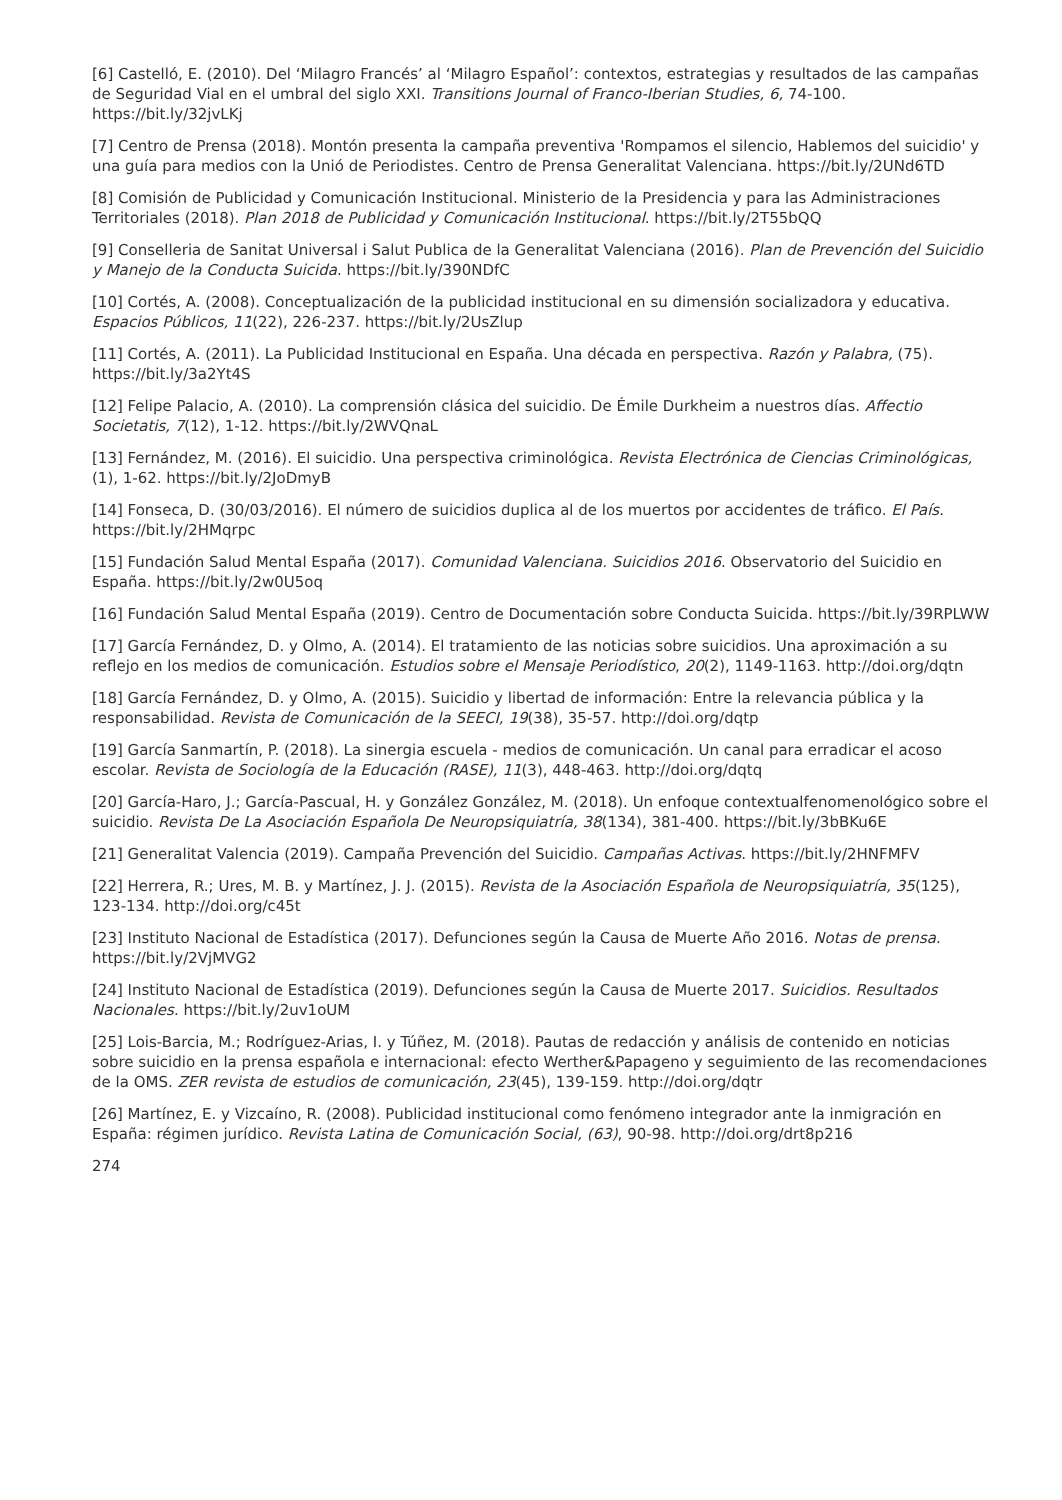[6] Castelló, E. (2010). Del ‘Milagro Francés’ al ‘Milagro Español’: contextos, estrategias y resultados de las campañas de Seguridad Vial en el umbral del siglo XXI. Transitions Journal of Franco-Iberian Studies, 6, 74-100. https://bit.ly/32jvLKj
[7] Centro de Prensa (2018). Montón presenta la campaña preventiva 'Rompamos el silencio, Hablemos del suicidio' y una guía para medios con la Unió de Periodistes. Centro de Prensa Generalitat Valenciana. https://bit.ly/2UNd6TD
[8] Comisión de Publicidad y Comunicación Institucional. Ministerio de la Presidencia y para las Administraciones Territoriales (2018). Plan 2018 de Publicidad y Comunicación Institucional. https://bit.ly/2T55bQQ
[9] Conselleria de Sanitat Universal i Salut Publica de la Generalitat Valenciana (2016). Plan de Prevención del Suicidio y Manejo de la Conducta Suicida. https://bit.ly/390NDfC
[10] Cortés, A. (2008). Conceptualización de la publicidad institucional en su dimensión socializadora y educativa. Espacios Públicos, 11(22), 226-237. https://bit.ly/2UsZlup
[11] Cortés, A. (2011). La Publicidad Institucional en España. Una década en perspectiva. Razón y Palabra, (75). https://bit.ly/3a2Yt4S
[12] Felipe Palacio, A. (2010). La comprensión clásica del suicidio. De Émile Durkheim a nuestros días. Affectio Societatis, 7(12), 1-12. https://bit.ly/2WVQnaL
[13] Fernández, M. (2016). El suicidio. Una perspectiva criminológica. Revista Electrónica de Ciencias Criminológicas, (1), 1-62. https://bit.ly/2JoDmyB
[14] Fonseca, D. (30/03/2016). El número de suicidios duplica al de los muertos por accidentes de tráfico. El País. https://bit.ly/2HMqrpc
[15] Fundación Salud Mental España (2017). Comunidad Valenciana. Suicidios 2016. Observatorio del Suicidio en España. https://bit.ly/2w0U5oq
[16] Fundación Salud Mental España (2019). Centro de Documentación sobre Conducta Suicida. https://bit.ly/39RPLWW
[17] García Fernández, D. y Olmo, A. (2014). El tratamiento de las noticias sobre suicidios. Una aproximación a su reflejo en los medios de comunicación. Estudios sobre el Mensaje Periodístico, 20(2), 1149-1163. http://doi.org/dqtn
[18] García Fernández, D. y Olmo, A. (2015). Suicidio y libertad de información: Entre la relevancia pública y la responsabilidad. Revista de Comunicación de la SEECI, 19(38), 35-57. http://doi.org/dqtp
[19] García Sanmartín, P. (2018). La sinergia escuela - medios de comunicación. Un canal para erradicar el acoso escolar. Revista de Sociología de la Educación (RASE), 11(3), 448-463. http://doi.org/dqtq
[20] García-Haro, J.; García-Pascual, H. y González González, M. (2018). Un enfoque contextualfenomenológico sobre el suicidio. Revista De La Asociación Española De Neuropsiquiatría, 38(134), 381-400. https://bit.ly/3bBKu6E
[21] Generalitat Valencia (2019). Campaña Prevención del Suicidio. Campañas Activas. https://bit.ly/2HNFMFV
[22] Herrera, R.; Ures, M. B. y Martínez, J. J. (2015). Revista de la Asociación Española de Neuropsiquiatría, 35(125), 123-134. http://doi.org/c45t
[23] Instituto Nacional de Estadística (2017). Defunciones según la Causa de Muerte Año 2016. Notas de prensa. https://bit.ly/2VjMVG2
[24] Instituto Nacional de Estadística (2019). Defunciones según la Causa de Muerte 2017. Suicidios. Resultados Nacionales. https://bit.ly/2uv1oUM
[25] Lois-Barcia, M.; Rodríguez-Arias, I. y Túñez, M. (2018). Pautas de redacción y análisis de contenido en noticias sobre suicidio en la prensa española e internacional: efecto Werther&Papageno y seguimiento de las recomendaciones de la OMS. ZER revista de estudios de comunicación, 23(45), 139-159. http://doi.org/dqtr
[26] Martínez, E. y Vizcaíno, R. (2008). Publicidad institucional como fenómeno integrador ante la inmigración en España: régimen jurídico. Revista Latina de Comunicación Social, (63), 90-98. http://doi.org/drt8p216
274